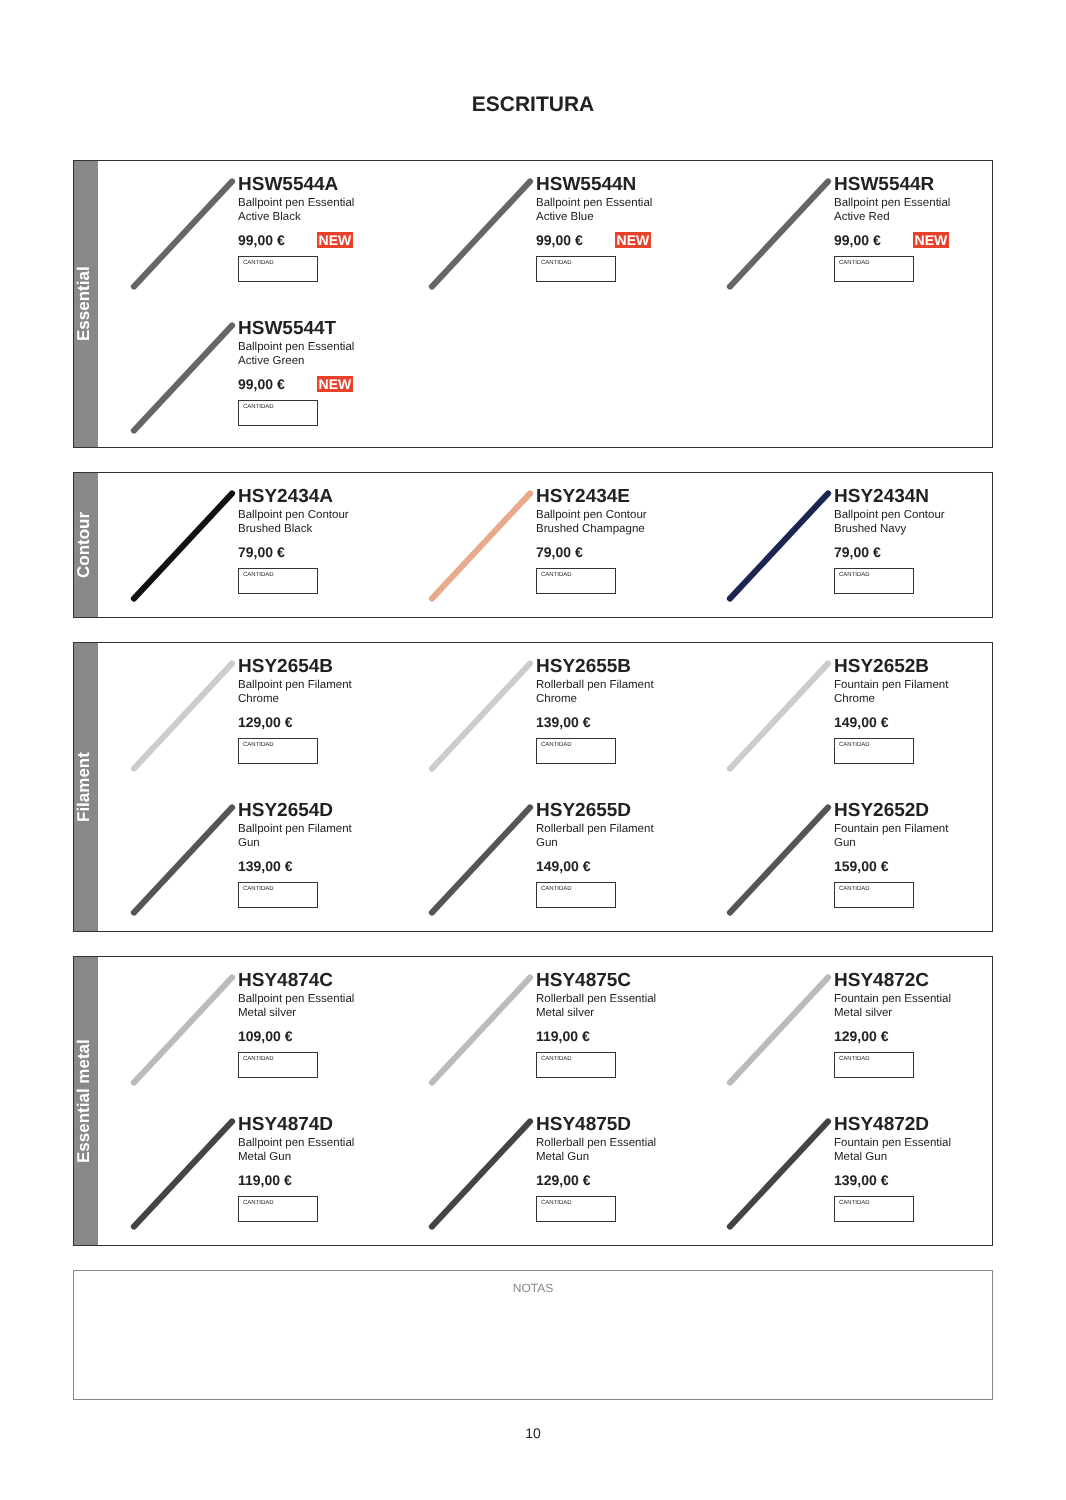ESCRITURA
Essential
HSW5544A
Ballpoint pen Essential
Active Black
99,00 € NEW
CANTIDAD
HSW5544N
Ballpoint pen Essential
Active Blue
99,00 € NEW
CANTIDAD
HSW5544R
Ballpoint pen Essential
Active Red
99,00 € NEW
CANTIDAD
HSW5544T
Ballpoint pen Essential
Active Green
99,00 € NEW
CANTIDAD
Contour
HSY2434A
Ballpoint pen Contour
Brushed Black
79,00 €
CANTIDAD
HSY2434E
Ballpoint pen Contour
Brushed Champagne
79,00 €
CANTIDAD
HSY2434N
Ballpoint pen Contour
Brushed Navy
79,00 €
CANTIDAD
Filament
HSY2654B
Ballpoint pen Filament
Chrome
129,00 €
CANTIDAD
HSY2655B
Rollerball pen Filament
Chrome
139,00 €
CANTIDAD
HSY2652B
Fountain pen Filament
Chrome
149,00 €
CANTIDAD
HSY2654D
Ballpoint pen Filament
Gun
139,00 €
CANTIDAD
HSY2655D
Rollerball pen Filament
Gun
149,00 €
CANTIDAD
HSY2652D
Fountain pen Filament
Gun
159,00 €
CANTIDAD
Essential metal
HSY4874C
Ballpoint pen Essential
Metal silver
109,00 €
CANTIDAD
HSY4875C
Rollerball pen Essential
Metal silver
119,00 €
CANTIDAD
HSY4872C
Fountain pen Essential
Metal silver
129,00 €
CANTIDAD
HSY4874D
Ballpoint pen Essential
Metal Gun
119,00 €
CANTIDAD
HSY4875D
Rollerball pen Essential
Metal Gun
129,00 €
CANTIDAD
HSY4872D
Fountain pen Essential
Metal Gun
139,00 €
CANTIDAD
NOTAS
10